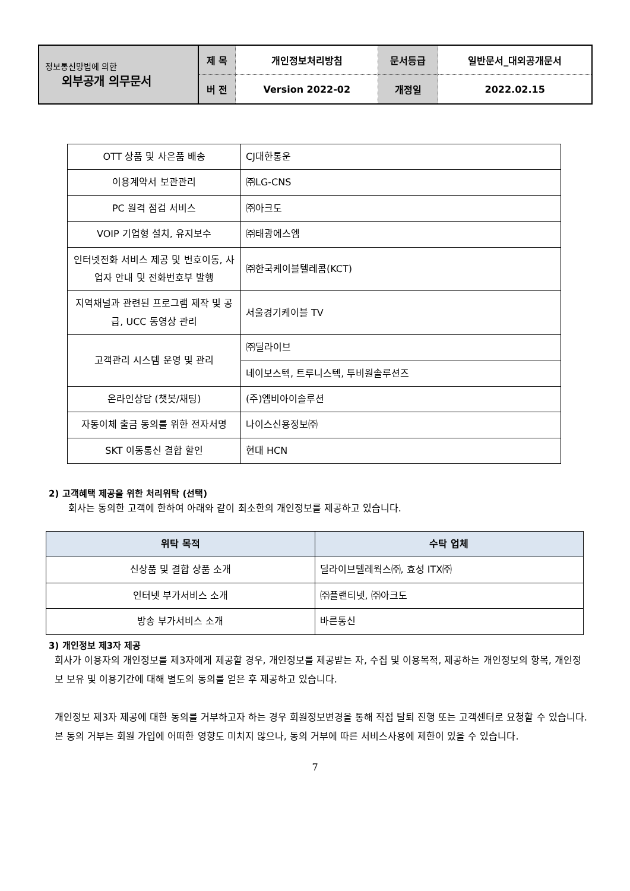| 정보통신망법에 의한 외부공개 의무문서 | 제 목 | 개인정보처리방침 | 문서등급 | 일반문서_대외공개문서 |
| | 버 전 | Version 2022-02 | 개정일 | 2022.02.15 |
| OTT 상품 및 사은품 배송 | CJ대한통운 |
| 이용계약서 보관관리 | ㈜LG-CNS |
| PC 원격 점검 서비스 | ㈜아크도 |
| VOIP 기업형 설치, 유지보수 | ㈜태광에스엠 |
| 인터넷전화 서비스 제공 및 번호이동, 사업자 안내 및 전화번호부 발행 | ㈜한국케이블텔레콤(KCT) |
| 지역채널과 관련된 프로그램 제작 및 공급, UCC 동영상 관리 | 서울경기케이블 TV |
| 고객관리 시스템 운영 및 관리 | ㈜딜라이브 |
| | 네이보스텍, 트루니스텍, 투비원솔루션즈 |
| 온라인상담 (챗봇/채팅) | (주)엠비아이솔루션 |
| 자동이체 출금 동의를 위한 전자서명 | 나이스신용정보㈜ |
| SKT 이동통신 결합 할인 | 현대 HCN |
2) 고객혜택 제공을 위한 처리위탁 (선택)
회사는 동의한 고객에 한하여 아래와 같이 최소한의 개인정보를 제공하고 있습니다.
| 위탁 목적 | 수탁 업체 |
| --- | --- |
| 신상품 및 결합 상품 소개 | 딜라이브텔레웍스㈜, 효성 ITX㈜ |
| 인터넷 부가서비스 소개 | ㈜플랜티넷, ㈜아크도 |
| 방송 부가서비스 소개 | 바른통신 |
3) 개인정보 제3자 제공
회사가 이용자의 개인정보를 제3자에게 제공할 경우, 개인정보를 제공받는 자, 수집 및 이용목적, 제공하는 개인정보의 항목, 개인정보 보유 및 이용기간에 대해 별도의 동의를 얻은 후 제공하고 있습니다.
개인정보 제3자 제공에 대한 동의를 거부하고자 하는 경우 회원정보변경을 통해 직접 탈퇴 진행 또는 고객센터로 요청할 수 있습니다. 본 동의 거부는 회원 가입에 어떠한 영향도 미치지 않으나, 동의 거부에 따른 서비스사용에 제한이 있을 수 있습니다.
7